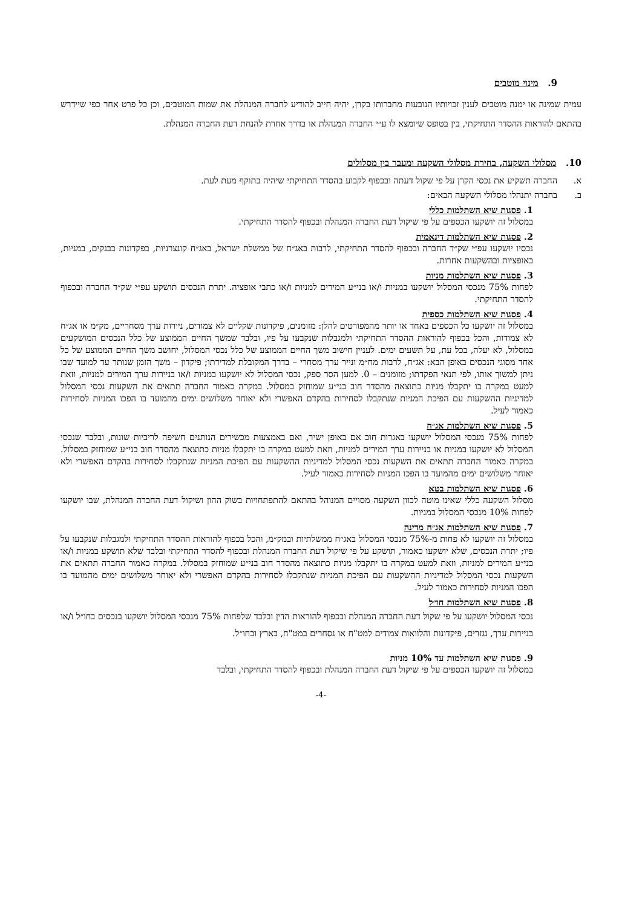9. מינוי מוטבים
עמית שמינה או ימנה מוטבים לענין זכויותיו הנובעות מחברותו בקרן, יהיה חייב להודיע לחברה המנהלת את שמות המוטבים, וכן כל פרט אחר כפי שיידרש בהתאם להוראות ההסדר התחיקתי, בין בטופס שיומצא לו ע״י החברה המנהלת או בדרך אחרת להנחת דעת החברה המנהלת.
10. מסלולי השקעה, בחירת מסלולי השקעה ומעבר בין מסלולים
א. החברה תשקיע את נכסי הקרן על פי שקול דעתה ובכפוף לקבוע בהסדר התחיקתי שיהיה בתוקף מעת לעת.
ב. בחברה יתנהלו מסלולי השקעה הבאים:
1. פסגות שיא השתלמות כללי
במסלול זה יושקעו הכספים על פי שיקול דעת החברה המנהלת ובכפוף להסדר התחיקתי.
2. פסגות שיא השתלמות דינאמית
נכסיו יושקעו עפ״י שק״ד החברה ובכפוף להסדר התחיקתי, לרבות באג״ח של ממשלת ישראל, באג״ח קונצרניות, בפקדונות בבנקים, במניות, באופציות ובהשקעות אחרות.
3. פסגות שיא השתלמות מניות
לפחות 75% מנכסי המסלול יושקעו במניות ו/או בני״ע המירים למניות ו/או כתבי אופציה. יתרת הנכסים תושקע עפ״י שק״ד החברה ובכפוף להסדר התחיקתי.
4. פסגות שיא השתלמות כספית
במסלול זה יושקעו כל הכספים באחד או יותר מהמפורטים להלן: מזומנים, פיקדונות שקליים לא צמודים, ניירות ערך מסחריים, מק״מ או אג״ח לא צמודות, והכל בכפוף להוראות ההסדר התחיקתי ולמגבלות שנקבעו על פיו, ובלבד שמשך החיים הממוצע של כלל הנכסים המושקעים במסלול, לא יעלה, בכל עת, על תשעים ימים. לעניין חישוב משך החיים הממוצע של כלל נכסי המסלול, יחושב משך החיים הממוצע של כל אחד מסוגי הנכסים באופן הבא: אג״ח, לרבות מח״מ ונייר ערך מסחרי – בדרך המקובלת למדידתו; פיקדון – משך הזמן שנותר עד למועד שבו ניתן למשוך אותו, לפי תנאי הפקדתו; מזומנים – 0. למען הסר ספק, נכסי המסלול לא יושקעו במניות ו/או בניירות ערך המירים למניות, וזאת למעט במקרה בו יתקבלו מניות כתוצאה מהסדר חוב בני״ע שמוחזק במסלול. במקרה כאמור החברה תתאים את השקעות נכסי המסלול למדיניות ההשקעות עם הפיכת המניות שנתקבלו לסחירות בהקדם האפשרי ולא יאוחר משלושים ימים מהמועד בו הפכו המניות לסחירות כאמור לעיל.
5. פסגות שיא השתלמות אג״ח
לפחות 75% מנכסי המסלול יושקעו באגרות חוב אם באופן ישיר, ואם באמצעות מכשירים הנותנים חשיפה לריביות שונות, ובלבד שנכסי המסלול לא יושקעו במניות או בניירות ערך המירים למניות, וזאת למעט במקרה בו יתקבלו מניות כתוצאה מהסדר חוב בני״ע שמוחזק במסלול. במקרה כאמור החברה תתאים את השקעות נכסי המסלול למדיניות ההשקעות עם הפיכת המניות שנתקבלו לסחירות בהקדם האפשרי ולא יאוחר משלושים ימים מהמועד בו הפכו המניות לסחירות כאמור לעיל.
6. פסגות שיא השתלמות בטא
מסלול השקעה כללי שאינו מוטה לכוון השקעה מסויים המנוהל בהתאם להתפתחויות בשוק ההון ושיקול דעת החברה המנהלת, שבו יושקעו לפחות 10% מנכסי המסלול במניות.
7. פסגות שיא השתלמות אג״ח מדינה
במסלול זה יושקעו לא פחות מ-75% מנכסי המסלול באג״ח ממשלתיות ובמק״מ, והכל בכפוף להוראות ההסדר התחיקתי ולמגבלות שנקבעו על פיו; יתרת הנכסים, שלא יושקעו כאמור, תושקע על פי שיקול דעת החברה המנהלת ובכפוף להסדר התחיקתי ובלבד שלא תושקע במניות ו/או בני״ע המירים למניות, וזאת למעט במקרה בו יתקבלו מניות כתוצאה מהסדר חוב בני״ע שמוחזק במסלול. במקרה כאמור החברה תתאים את השקעות נכסי המסלול למדיניות ההשקעות עם הפיכת המניות שנתקבלו לסחירות בהקדם האפשרי ולא יאוחר משלושים ימים מהמועד בו הפכו המניות לסחירות כאמור לעיל.
8. פסגות שיא השתלמות חו״ל
נכסי המסלול יושקעו על פי שקול דעת החברה המנהלת ובכפוף להוראות הדין ובלבד שלפחות 75% מנכסי המסלול יושקעו בנכסים בחו״ל ו/או בניירות ערך, נגזרים, פיקדונות והלוואות צמודים למט"ח או נסחרים במט"ח, בארץ ובחו״ל.
9. פסגות שיא השתלמות עד 10% מניות
במסלול זה יושקעו הכספים על פי שיקול דעת החברה המנהלת ובכפוף להסדר התחיקתי, ובלבד
-4-